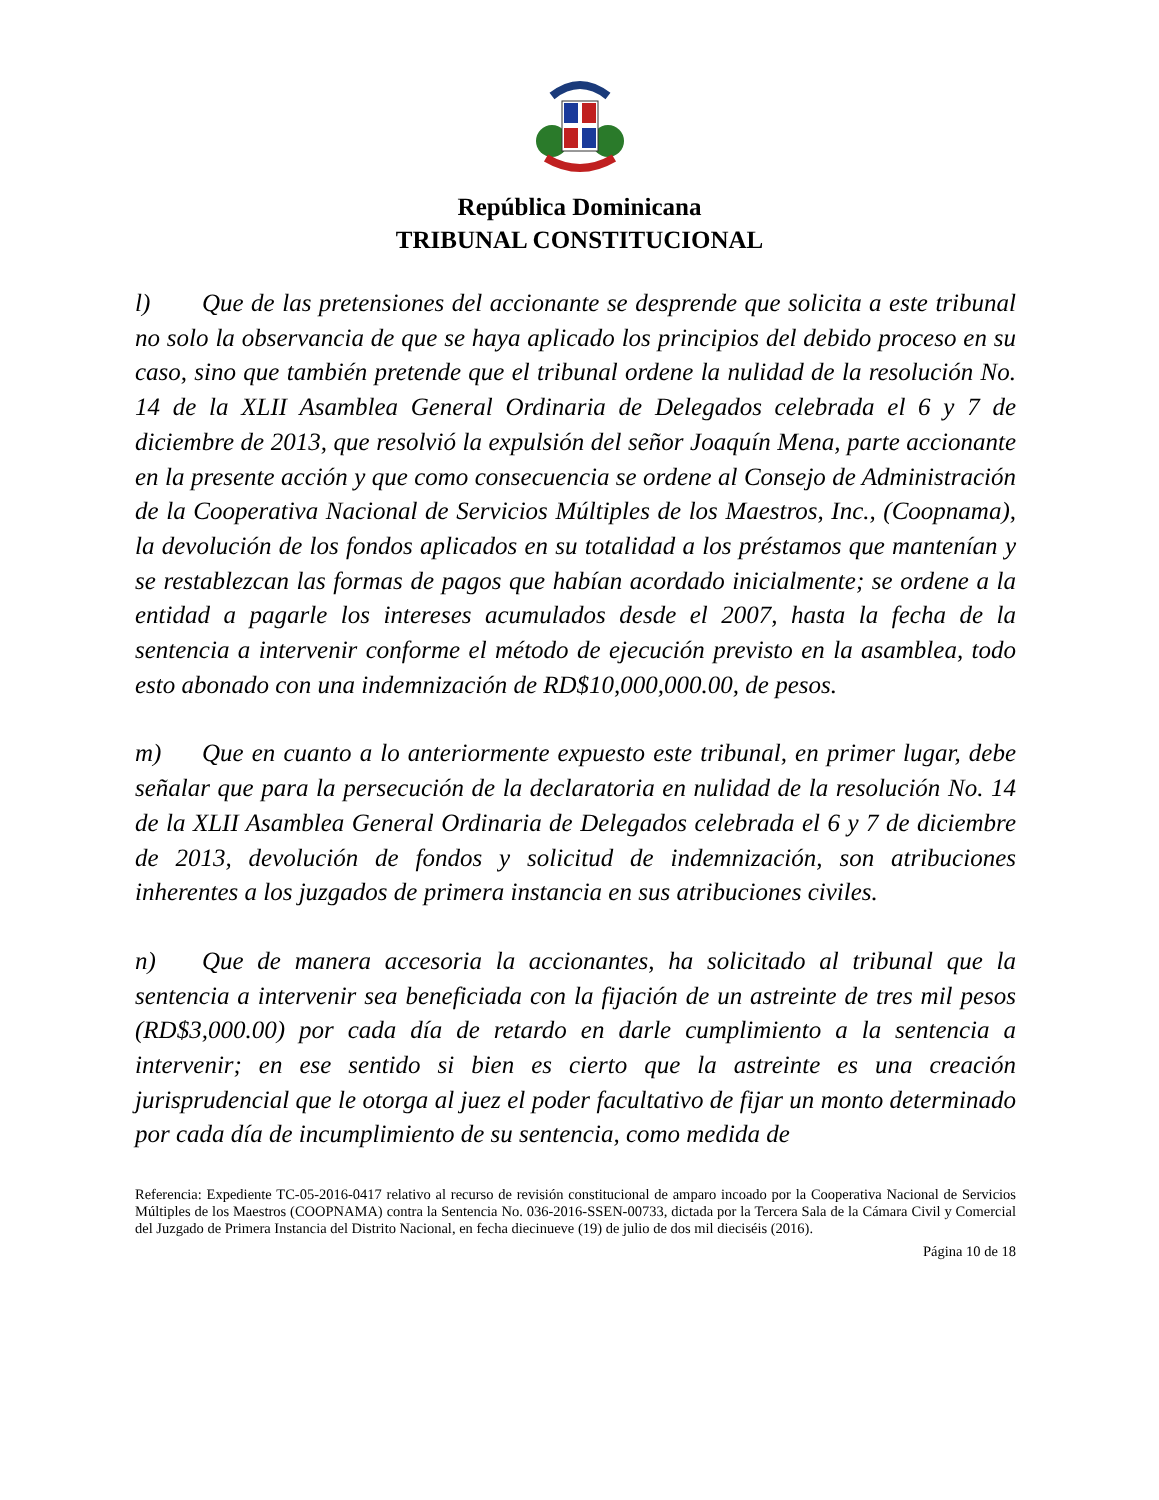República Dominicana
TRIBUNAL CONSTITUCIONAL
l) Que de las pretensiones del accionante se desprende que solicita a este tribunal no solo la observancia de que se haya aplicado los principios del debido proceso en su caso, sino que también pretende que el tribunal ordene la nulidad de la resolución No. 14 de la XLII Asamblea General Ordinaria de Delegados celebrada el 6 y 7 de diciembre de 2013, que resolvió la expulsión del señor Joaquín Mena, parte accionante en la presente acción y que como consecuencia se ordene al Consejo de Administración de la Cooperativa Nacional de Servicios Múltiples de los Maestros, Inc., (Coopnama), la devolución de los fondos aplicados en su totalidad a los préstamos que mantenían y se restablezcan las formas de pagos que habían acordado inicialmente; se ordene a la entidad a pagarle los intereses acumulados desde el 2007, hasta la fecha de la sentencia a intervenir conforme el método de ejecución previsto en la asamblea, todo esto abonado con una indemnización de RD$10,000,000.00, de pesos.
m) Que en cuanto a lo anteriormente expuesto este tribunal, en primer lugar, debe señalar que para la persecución de la declaratoria en nulidad de la resolución No. 14 de la XLII Asamblea General Ordinaria de Delegados celebrada el 6 y 7 de diciembre de 2013, devolución de fondos y solicitud de indemnización, son atribuciones inherentes a los juzgados de primera instancia en sus atribuciones civiles.
n) Que de manera accesoria la accionantes, ha solicitado al tribunal que la sentencia a intervenir sea beneficiada con la fijación de un astreinte de tres mil pesos (RD$3,000.00) por cada día de retardo en darle cumplimiento a la sentencia a intervenir; en ese sentido si bien es cierto que la astreinte es una creación jurisprudencial que le otorga al juez el poder facultativo de fijar un monto determinado por cada día de incumplimiento de su sentencia, como medida de
Referencia: Expediente TC-05-2016-0417 relativo al recurso de revisión constitucional de amparo incoado por la Cooperativa Nacional de Servicios Múltiples de los Maestros (COOPNAMA) contra la Sentencia No. 036-2016-SSEN-00733, dictada por la Tercera Sala de la Cámara Civil y Comercial del Juzgado de Primera Instancia del Distrito Nacional, en fecha diecinueve (19) de julio de dos mil dieciséis (2016).
Página 10 de 18